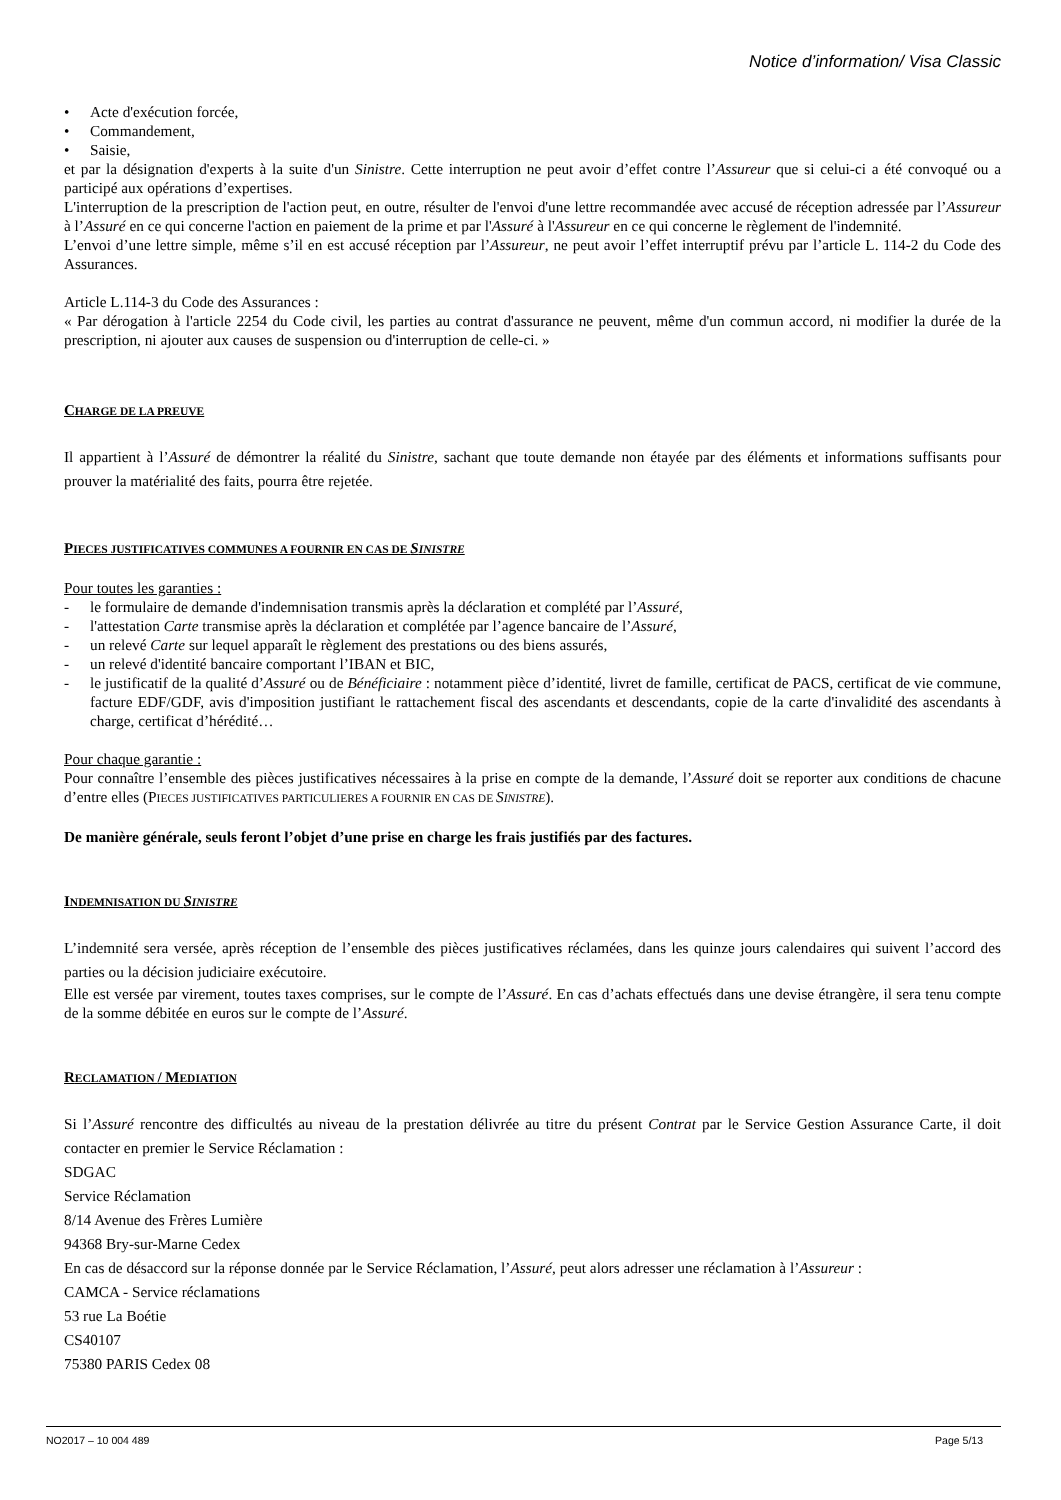Notice d’information/ Visa Classic
• Acte d'exécution forcée,
• Commandement,
• Saisie,
et par la désignation d'experts à la suite d'un Sinistre. Cette interruption ne peut avoir d’effet contre l’Assureur que si celui-ci a été convoqué ou a participé aux opérations d’expertises.
L'interruption de la prescription de l'action peut, en outre, résulter de l'envoi d'une lettre recommandée avec accusé de réception adressée par l’Assureur à l’Assuré en ce qui concerne l'action en paiement de la prime et par l'Assuré à l'Assureur en ce qui concerne le règlement de l'indemnité.
L’envoi d’une lettre simple, même s’il en est accusé réception par l’Assureur, ne peut avoir l’effet interruptif prévu par l’article L. 114-2 du Code des Assurances.
Article L.114-3 du Code des Assurances :
« Par dérogation à l'article 2254 du Code civil, les parties au contrat d'assurance ne peuvent, même d'un commun accord, ni modifier la durée de la prescription, ni ajouter aux causes de suspension ou d'interruption de celle-ci. »
CHARGE DE LA PREUVE
Il appartient à l’Assuré de démontrer la réalité du Sinistre, sachant que toute demande non étayée par des éléments et informations suffisants pour prouver la matérialité des faits, pourra être rejetée.
PIECES JUSTIFICATIVES COMMUNES A FOURNIR EN CAS DE SINISTRE
Pour toutes les garanties :
- le formulaire de demande d'indemnisation transmis après la déclaration et complété par l’Assuré,
- l'attestation Carte transmise après la déclaration et complétée par l’agence bancaire de l’Assuré,
- un relevé Carte sur lequel apparaît le règlement des prestations ou des biens assurés,
- un relevé d'identité bancaire comportant l’IBAN et BIC,
- le justificatif de la qualité d’Assuré ou de Bénéficiaire : notamment pièce d’identité, livret de famille, certificat de PACS, certificat de vie commune, facture EDF/GDF, avis d'imposition justifiant le rattachement fiscal des ascendants et descendants, copie de la carte d'invalidité des ascendants à charge, certificat d’hérédité…
Pour chaque garantie :
Pour connaître l’ensemble des pièces justificatives nécessaires à la prise en compte de la demande, l’Assuré doit se reporter aux conditions de chacune d’entre elles (PIECES JUSTIFICATIVES PARTICULIERES A FOURNIR EN CAS DE SINISTRE).
De manière générale, seuls feront l’objet d’une prise en charge les frais justifiés par des factures.
INDEMNISATION DU SINISTRE
L’indemnité sera versée, après réception de l’ensemble des pièces justificatives réclamées, dans les quinze jours calendaires qui suivent l’accord des parties ou la décision judiciaire exécutoire.
Elle est versée par virement, toutes taxes comprises, sur le compte de l’Assuré. En cas d’achats effectués dans une devise étrangère, il sera tenu compte de la somme débitée en euros sur le compte de l’Assuré.
RECLAMATION / MEDIATION
Si l’Assuré rencontre des difficultés au niveau de la prestation délivrée au titre du présent Contrat par le Service Gestion Assurance Carte, il doit contacter en premier le Service Réclamation :
SDGAC
Service Réclamation
8/14 Avenue des Frères Lumière
94368 Bry-sur-Marne Cedex
En cas de désaccord sur la réponse donnée par le Service Réclamation, l’Assuré, peut alors adresser une réclamation à l’Assureur :
CAMCA - Service réclamations
53 rue La Boétie
CS40107
75380 PARIS Cedex 08
NO2017 – 10 004 489 Page 5/13